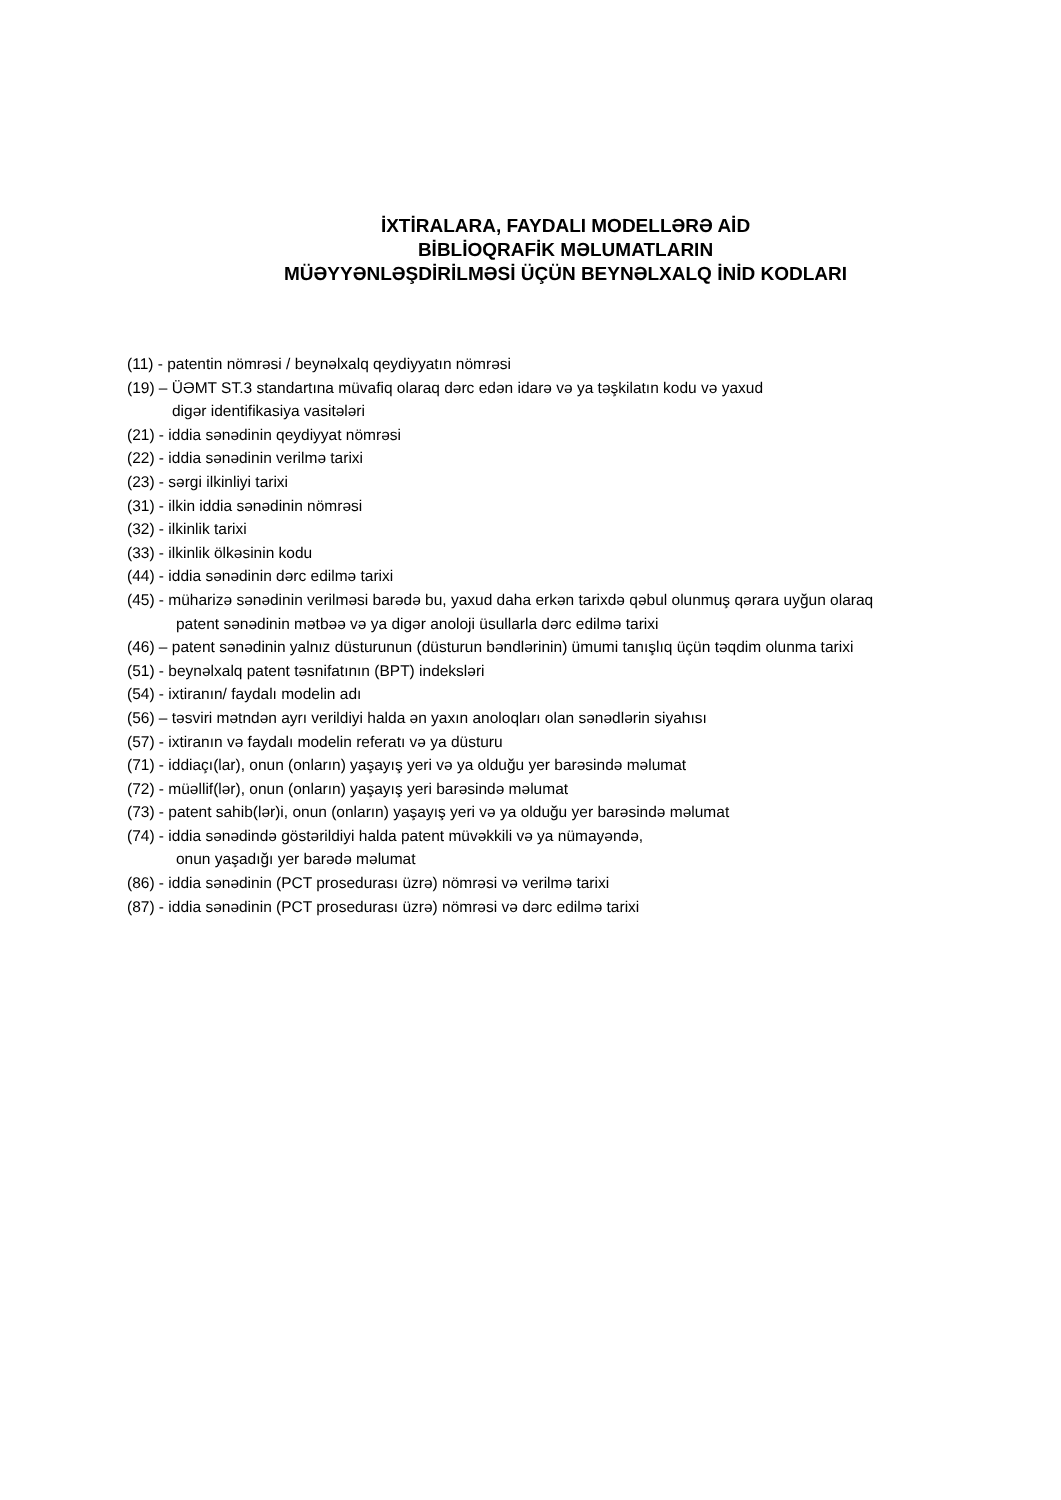İXTİRALARA, FAYDALI MODELLƏRƏ AİD
BİBLİOQRAFİK MƏLUMATLARIN
MÜƏYYƏNLƏŞDİRİLMƏSİ ÜÇÜN BEYNƏLXALQ İNİD KODLARI
(11) - patentin nömrəsi / beynəlxalq qeydiyyatın nömrəsi
(19) – ÜƏMT ST.3 standartına müvafiq olaraq dərc edən idarə və ya təşkilatın kodu və yaxud
digər identifikasiya vasitələri
(21) - iddia sənədinin qeydiyyat nömrəsi
(22) - iddia sənədinin verilmə tarixi
(23) - sərgi ilkinliyi tarixi
(31) - ilkin iddia sənədinin nömrəsi
(32) - ilkinlik tarixi
(33) - ilkinlik ölkəsinin kodu
(44) - iddia sənədinin dərc edilmə tarixi
(45) - müharizə sənədinin verilməsi barədə bu, yaxud daha erkən tarixdə qəbul olunmuş qərara uyğun olaraq
patent sənədinin mətbəə və ya digər anoloji üsullarla dərc edilmə tarixi
(46) – patent sənədinin yalnız düsturunun (düsturun bəndlərinin) ümumi tanışlıq üçün təqdim olunma tarixi
(51) - beynəlxalq patent təsnifatının (BPT) indeksləri
(54) - ixtiranın/ faydalı modelin adı
(56) – təsviri mətndən ayrı verildiyi halda ən yaxın anoloqları olan sənədlərin siyahısı
(57) - ixtiranın və faydalı modelin referatı və ya düsturu
(71) - iddiaçı(lar), onun (onların) yaşayış yeri və ya olduğu yer barəsində məlumat
(72) - müəllif(lər), onun (onların) yaşayış yeri barəsində məlumat
(73) - patent sahib(lər)i, onun (onların) yaşayış yeri və ya olduğu yer barəsində məlumat
(74) - iddia sənədində göstərildiyi halda patent müvəkkili və ya nümayəndə,
onun yaşadığı yer barədə məlumat
(86) - iddia sənədinin (PCT prosedurası üzrə) nömrəsi və verilmə tarixi
(87) - iddia sənədinin (PCT prosedurası üzrə) nömrəsi və dərc edilmə tarixi